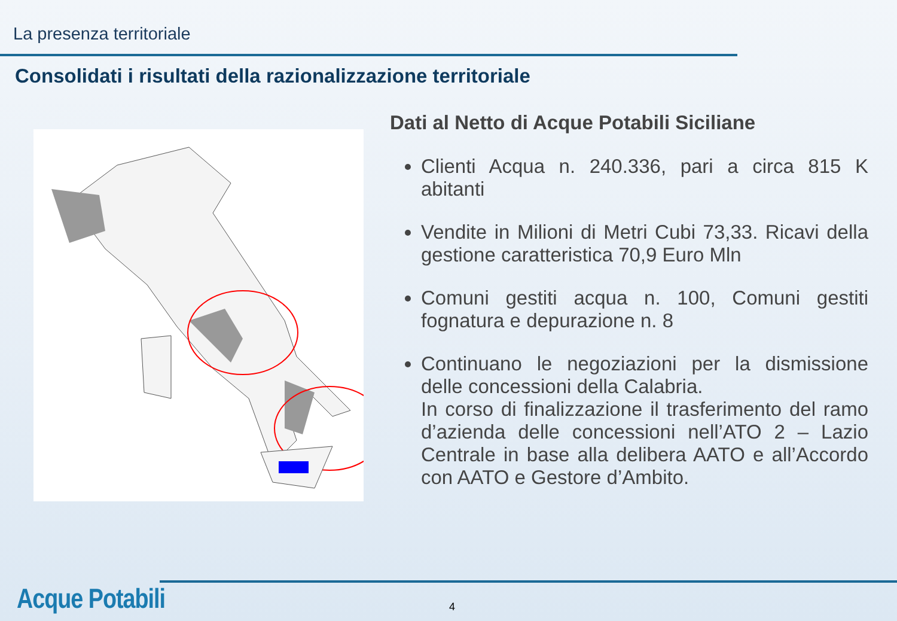La presenza territoriale
Consolidati i risultati della razionalizzazione territoriale
Dati al Netto di Acque Potabili Siciliane
Clienti Acqua n. 240.336, pari a circa 815 K abitanti
Vendite in Milioni di Metri Cubi 73,33. Ricavi della gestione caratteristica 70,9 Euro Mln
Comuni gestiti acqua n. 100, Comuni gestiti fognatura e depurazione n. 8
Continuano le negoziazioni per la dismissione delle concessioni della Calabria.
In corso di finalizzazione il trasferimento del ramo d’azienda delle concessioni nell’ATO 2 – Lazio Centrale in base alla delibera AATO e all’Accordo con AATO e Gestore d’Ambito.
Acque Potabili 4